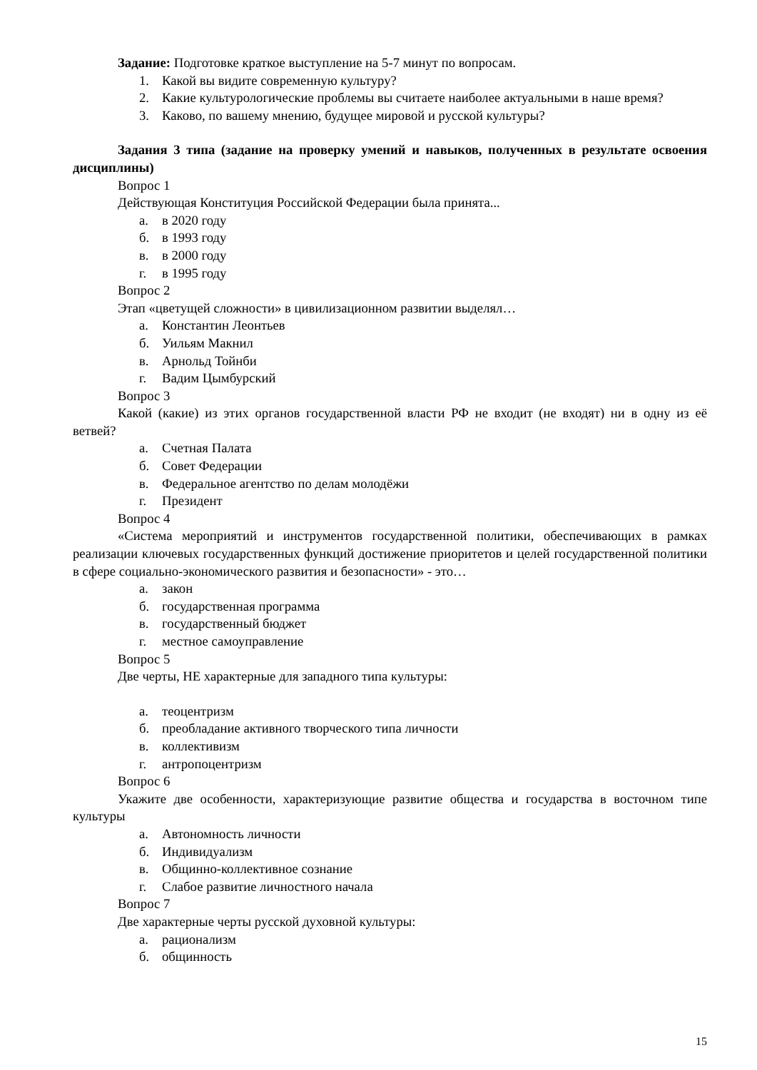Задание: Подготовке краткое выступление на 5-7 минут по вопросам.
1. Какой вы видите современную культуру?
2. Какие культурологические проблемы вы считаете наиболее актуальными в наше время?
3. Каково, по вашему мнению, будущее мировой и русской культуры?
Задания 3 типа (задание на проверку умений и навыков, полученных в результате освоения дисциплины)
Вопрос 1
Действующая Конституция Российской Федерации была принята...
а. в 2020 году
б. в 1993 году
в. в 2000 году
г. в 1995 году
Вопрос 2
Этап «цветущей сложности» в цивилизационном развитии выделял…
а. Константин Леонтьев
б. Уильям Макнил
в. Арнольд Тойнби
г. Вадим Цымбурский
Вопрос 3
Какой (какие) из этих органов государственной власти РФ не входит (не входят) ни в одну из её ветвей?
а. Счетная Палата
б. Совет Федерации
в. Федеральное агентство по делам молодёжи
г. Президент
Вопрос 4
«Система мероприятий и инструментов государственной политики, обеспечивающих в рамках реализации ключевых государственных функций достижение приоритетов и целей государственной политики в сфере социально-экономического развития и безопасности» - это…
а. закон
б. государственная программа
в. государственный бюджет
г. местное самоуправление
Вопрос 5
Две черты, НЕ характерные для западного типа культуры:
а. теоцентризм
б. преобладание активного творческого типа личности
в. коллективизм
г. антропоцентризм
Вопрос 6
Укажите две особенности, характеризующие развитие общества и государства в восточном типе культуры
а. Автономность личности
б. Индивидуализм
в. Общинно-коллективное сознание
г. Слабое развитие личностного начала
Вопрос 7
Две характерные черты русской духовной культуры:
а. рационализм
б. общинность
15